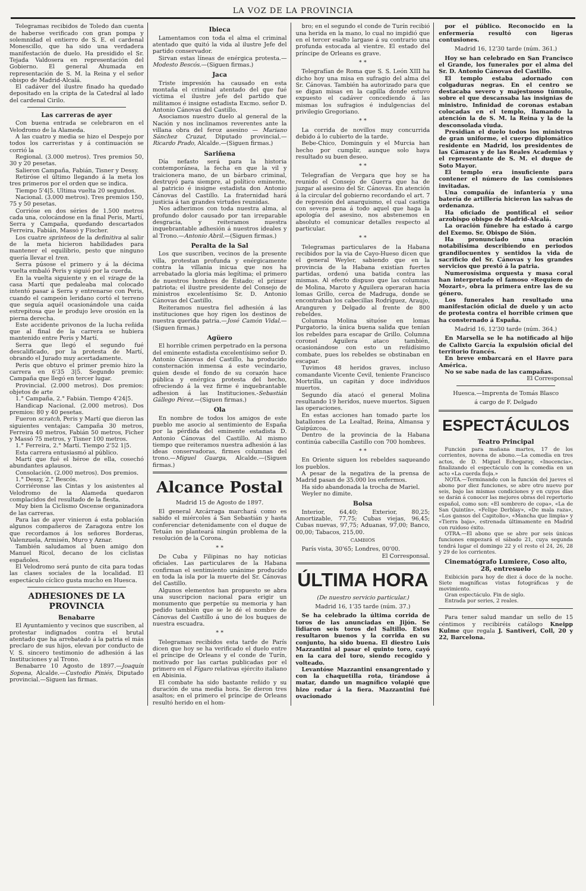LA VOZ DE LA PROVINCIA
Telegramas recibidos de Toledo dan cuenta de haberse verificado con gran pompa y solemnidad el entierro de S. E. el cardenal Monescillo, que ha sido una verdadera manifestación de duelo. Ha presidido el Sr. Tejada Valdosera en representación del Gobierno. El general Ahumada en representación de S. M. la Reina y el señor obispo de Madrid-Alcalá.
El cadáver del ilustre finado ha quedado depositado en la cripta de la Catedral al lado del cardenal Cirilo.
Las carreras de ayer
Con buena entrada se celebraron en el Velodromo de la Alameda.
A las cuatro y media se hizo el Despejo por todos los carreristas y á continuación se corrió la
Regional. (3.000 metros). Tres premios 50, 30 y 20 pesetas.
Salieron Campaña, Fabián, Tisner y Dessy.
Retiróse el último llegando á la meta los tres primeros por el orden que se indica.
Tiempo 5'4|5. Ultima vuelta 20 segundos.
Nacional. (3.000 metros). Tres premios 150, 75 y 50 pesetas.
Corrióse en dos séries de 1.500 metros cada una, colocándose en la final Peris, Martí, Serra y Campaña, quedando descartados Ferreira, Fabián, Massó y Fischer.
Los cuatre sprinteos de la definitiva al salir de la meta hicieron habilidades para mantener el equilibrio, pesto que ninguno quería llevar el tren.
Serra púsose el primero y á la décima vuelta embaló Peris y siguió por la cuerda.
En la vuelta siguiente y en el virage de la casa Martí que pedaleaba mal colocado intentó pasar á Serra y entrenarse con Peris, cuando el campeón leridano cortó el terreno que seguía aquél ocasionándole una caida estrepitosa que le produjo leve orosión en la pierna derecha.
Este accidente privonos de la lucha reñida que al final de la carrera se hubiera mantenido entre Peris y Martí.
Serra que llegó el segundo fué descalificado, por la protesta de Martí, obrando el Jurado muy acertadamente.
Peris que obtuvo el primer premio hizo la carrera en 6'35 3|5. Segundo premio: Campaña que llegó en tercer lugar.
Provincial. (2.000 metros). Dos premios: objetos de arte
1.° Campaña, 2.° Fabián. Tiempo 4'24|5.
Handicap Nacional. (2.000 metros). Dos premios: 80 y 40 pesetas.
Fueron scratch, Peris y Martí que dieron las siguientes ventajas: Campaña 30 metros, Ferreira 40 metros, Fabián 50 metros, Ficher y Massó 75 metros, y Tisner 100 metros.
1.° Ferreira, 2.° Martí. Tiempo 2'52 1|5.
Esta carrera entusiasmó al público.
Martí que fué el héroe de ella, cosechó abundantes aplausos.
Consolación. (2.000 metros). Dos premios.
1.° Dessy, 2.° Bescós.
Corriéronse las Cintas y los asistentes al Velodromo de la Alameda quedaron complacidos del resultado de la fiesta.
Muy bien la Ciclismo Oscense organizadora de las carreras.
Para las de ayer vinieron á esta población algunos compañeros de Zaragoza entre los que recordamos á los señores Borderas, Valenzuela, Armisén, Muro y Aznar.
También saludamos al buen amigo don Manuel Ricol, decano de los ciclistas españoles.
El Velodromo será punto de cita para todas las clases sociales de la localidad. El espectáculo cíclico gusta mucho en Huesca.
ADHESIONES DE LA PROVINCIA
Benabarre
El Ayuntamiento y vecinos que suscriben, al protestar indignados contra el brutal atentado que ha arrebatado á la patria el más preclaro de sus hijos, elevan por conducto de V. S. sincero testimonio de adhesión á las Instituciones y al Trono.
Benabarre 10 Agosto de 1897.—Joaquín Sopena, Alcalde.—Custodio Piniés, Diputado provincial.—Siguen las firmas.
Ibiecа
Lamentamos con toda el alma el criminal atentado que quitó la vida al ilustre Jefe del partido conservador.
Sirvan estas líneas de enérgica protesta.—Modesto Bescós.—(Siguen firmas.)
Jaca
Triste impresión ha causado en esta montaña el criminal atentado del que fué víctima el ilustre jefe del partido que militamos é insigne estadista Excmo. señor D. Antonio Cánovas del Castillo.
Asociamos nuestro duelo al general de la Nación y nos inclinamos reverentes ante la villana obra del feroz asesino — Mariano Sánchez Cruzat, Diputado provincial.—Ricardo Prado, Alcalde.—(Siguen firmas.)
Sariñena
Día nefasto será para la historia contemporánea, la fecha en que la vil y traicionera mano, de un bárbaro criminal, destruyó para siempre, al político eminente, al patricio é insigne estadista don Antonio Cánovas del Castillo. La fraternidad hará justicia á tan grandes virtudes reunidas.
Nos adherimos con toda nuestra alma, al profundo dolor causado por tan irreparable desgracia, y reiteramos nuestra inquebrantable adhesión á nuestros ideales y al Trono.—Antonio Abril.—(Siguen firmas.)
Peralta de la Sal
Los que suscriben, vecinos de la presente villa, protestan profunda y enérgicamente contra la villania inicua que nos ha arrebatado la gloria más legítima; el primero de nuestros hombres de Estado; el primer patriota; el ilustre presidente del Consejo de ministros excelentísimo Sr. D. Antonio Cánovas del Castillo.
Reiteramos nuestra fiel adhesión á las instituciones que hoy rigen los destinos de nuestra querida patria.—José Camón Vidal.—(Siguen firmas.)
Agüero
El horrible crimen perpetrado en la persona del eminente estadista excelentísimo señor D. Antonio Cánovas del Castillo, ha producido consternación inmensa á este vecindario, quien desde el fondo de su corazón hace pública y enérgica protesta del hecho, ofreciendo á la vez firme é inquebrantable adhesion á las Instituciones.-Sebastián Gállego Pérez.—(Siguen firmas.)
Ola
En nombre de todos los amigos de este pueblo me asocio al sentimiento de España por la pérdida del eminente estadista D. Antonio Cánovas del Castillo. Al mismo tiempo que reiteramos nuestra adhesión á las ideas conservadoras, firmes columnas del trono.—Miguel Guarga, Alcalde.—(Siguen firmas.)
Alcance Postal
Madrid 15 de Agosto de 1897.
El general Azcárraga marchará como es sabido el miércoles á San Sebastián y hasta conferenciar detenidamente con el duque de Tetuán no planteará ningún problema de la resolución de la Corona.
* *
De Cuba y Filipinas no hay noticias oficiales. Las particulares de la Habana confirman el sentimiento unánime producido en toda la isla por la muerte del Sr. Cánovas del Castillo.
Algunos elementos han propuesto se abra una suscripcion nacional para erigir un monumento que perpetúe su memoria y han pedido también que se le dé el nombre de Cánovas del Castillo á uno de los buques de nuestra escuadra.
* *
Telegramas recibidos esta tarde de París dicen que hoy se ha verificado el duelo entre el príncipe de Orleans y el conde de Turín, motivado por las cartas publicadas por el primero en el Fígaro relativas ejército italiano en Abisinia.
El combate ha sido bastante reñido y su duración de una media hora. Se dieron tres asaltos; en el primero el príncipe de Orleans resultó herido en el hom-
bro; en el segundo el conde de Turín recibió una herida en la mano, lo cual no impidió que en el tercer esalto largase á su contrario una profunda estocada al vientre. El estado del príncipe de Orleans es grave.
* *
Telegrafían de Roma que S. S. León XIII ha dicho hoy una misa en sufragio del alma del Sr. Cánovas. También ha autorizado para que se digan misas en la capilla donde estuvo expuesto el cadáver concediendo á las mismas los sufragios é indulgencias del privilegio Gregoriano.
* *
La corrida de novillos muy concurrida debido á lo cubierto de la tarde.
Bebe-Chico, Dominguín y el Murcia han hecho por cumplir, aunque solo haya resultado su buen deseo.
* *
Telegrafían de Vergara que hoy se ha reunido el Consejo de Guerra que ha de juzgar al asesino del Sr. Cánovas. En atención á la circular del gobierno recordando el art. 7 de represión del anarquismo, el cual castiga con severa pena á todo aquel que haga la apología del asesino, nos abstenemos en absoluto el comunicar detalles respecto al particular.
* *
Telegramas particulares de la Habana recibidos por la via de Cayo-Hueso dicen que el general Weyler, sabiendo que en la provincia de la Habana existían fuertes partidas, ordenó una batida contra las mismas. Al efecto dispuso que las columnas de Molina, Maroto y Aguilera operaran hacia lomas Grillo, cerca de Madruga, donde se encontraban los cabecillas Rodríguez, Araujo, Aranguren y Delgado al frente de 800 rebeldes.
Columna Molina situóse en lomas Purgatorio, la única buena salida que tenían los rebeldes para escapar de Grillo. Columna coronel Aguilera ataco también, ocasionándose con esto un reñidísimo combate, pues los rebeldes se obstinaban en escapar.
Tuvimos 48 heridos graves, incluso comandante Vicente Cevil, teniente Francisco Mortrilla, un capitán y doce individuos muertos.
Segundo día atacó el general Molina resultando 19 heridos, nueve muertos. Siguen las operaciones.
En estas acciones han tomado parte los batallones de La Lealtad, Reina, Almansa y Guipúzcoa.
Dentro de la provincia de la Habana continúa cabecilla Castillo con 700 hombres.
* *
En Oriente siguen los rebeldes saqueando los pueblos.
A pesar de la negativa de la prensa de Madrid pasan de 35.000 los enfermos.
Ha sido abandonada la trocha de Mariel.
Weyler no dimite.
Bolsa
Interior, 64,40; Exterior, 80,25; Amortizable, 77,75; Cubas viejas, 96,45; Cubas nuevas, 97,75; Aduanas, 97,00; Banco, 00,00; Tabacos, 215,00.
CAMBIOS
París vista, 30'65; Londres, 00'00.
El Corresponsal.
ÚLTIMA HORA
(De nuestro servicio particular.)
Madrid 16, 1'35 tarde (núm. 37.)
Se ha celebrado la última corrida de toros de las anunciadas en Jijón. Se lidiaron seis toros del Saltillo. Estos resultaron buenos y la corrida en su conjunto, ha sido buena. El diestro Luis Mazzantini al pasar el quinto toro, cayó en la cara del toro, siendo recogido y volteado.
Levantóse Mazzantini ensangrentado y con la chaquetilla rota, tirándose á matar, dando un magnífico volapié que hizo rodar á la fiera. Mazzantini fué ovacionado
por el público. Reconocido en la enfermería resultó con ligeras contusiones.
Madrid 16, 12'30 tarde (núm. 361.)
Hoy se han celebrado en San Francisco el Grande, los funerales por el alma del Sr. D. Antonio Cánovas del Castillo.
El templo estaba adornado con colgaduras negras. En el centro se destacaba severo y majestuoso túmulo, sobre el que descansaba las insignias de ministro. Infinidad de coronas estaban colocadas en el templo, llamando la atención la de S. M. la Reina y la de la desconsolada viuda.
Presidian el duelo todos los ministros de gran uniforme, el cuerpo diplomático residente en Madrid, los presidentes de las Cámaras y de las Reales Academias y el representante de S. M. el duque de Soto Mayor.
El templo era insuficiente para contener el número de las comisiones invitadas.
Una compañía de infantería y una batería de artillería hicieron las salvas de ordenanza.
Ha oficiado de pontifical el señor arzobispo obispo de Madrid-Alcalá.
La oración fúnebre ha estado á cargo del Exemo. Sr. Obispo de Sión.
Ha pronunciado una oración notabilísima describiendo en periodos grandilocuentes y sentidos la vida de sacrificio del Sr. Cánovas y los grandes servicios que prestó á la patria.
Numerosísima orquesta y masa coral han interpretado el famoso «Requiem de Mozart», obra la primera entre las de su género.
Los funerales han resultado una manifestación oficial de duelo y un acto de protesta contra el horrible crimen que ha consternado á España.
Madrid 16, 12'30 tarde (núm. 364.)
En Marsella se le ha notificado al hijo de Calixto García la expulsión oficial del territorio francés.
En breve embarcará en el Havre para América.
No se sabe nada de las campañas.
El Corresponsal
Huesca.—Imprenta de Tomás Blasco
á cargo de F. Delgado
ESPECTÁCULOS
Teatro Principal
Función para mañana martes, 17 de los corrientes, novena de abono.—La comedia en tres actos, de D. Miguel Echegaray, «Inocencia», finalizando el espectáculo con la comedia en un acto «La cuerda floja.»
NOTA.—Terminando con la función del jueves el abono por diez funciones, se abre otro nuevo por seis, bajo las mismas condiciones y en cuyos días se darán á conocer las mejores obras del repertorio español, como son: «El sombrero de copa», «La de San Quintín», «Felipe Derblay», «De mala raza», «Los gansos del Capitolio», «Mancha que limpia» y «Tierra baja», estrenada últimamente en Madrid con ruidoso éxito.
OTRA.—El abono que se abre por seis únicas funciones empezará el sábado 21, cuya segunda tendrá lugar el domingo 22 y el resto el 24, 26, 28 y 29 de los corrientes.
Cinematógrafo Lumiere, Coso alto, 28, entresuelo
Exibición para hoy de diez á doce de la noche. Siete magníficas vistas fotográficas y de movimiento.
Gran espectáculo. Fin de siglo.
Entrada por series, 2 reales.
Para tener salud mandar un sello de 15 céntimos y recibiréis catálogo Kneipp Kulme que regala J. Santiveri, Coll, 20 y 22, Barcelona.